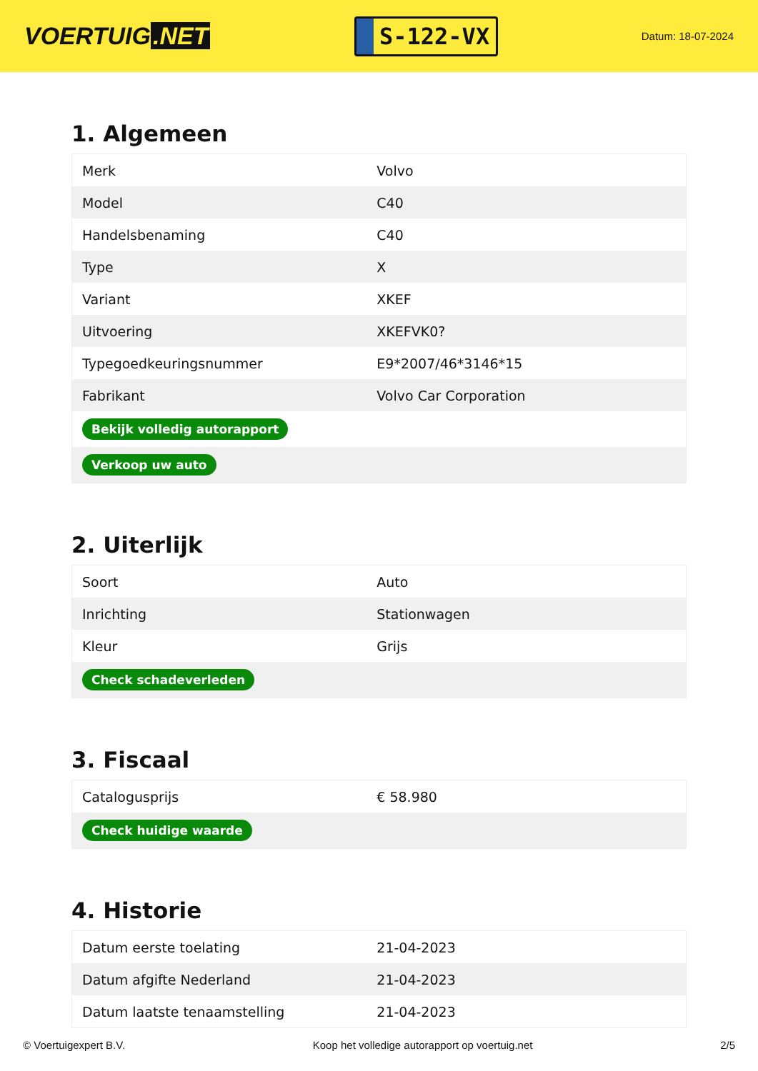VOERTUIG.NET
S-122-VX
Datum: 18-07-2024
1. Algemeen
| Merk | Volvo |
| Model | C40 |
| Handelsbenaming | C40 |
| Type | X |
| Variant | XKEF |
| Uitvoering | XKEFVK0? |
| Typegoedkeuringsnummer | E9*2007/46*3146*15 |
| Fabrikant | Volvo Car Corporation |
| Bekijk volledig autorapport | |
| Verkoop uw auto | |
2. Uiterlijk
| Soort | Auto |
| Inrichting | Stationwagen |
| Kleur | Grijs |
| Check schadeverleden | |
3. Fiscaal
| Catalogusprijs | € 58.980 |
| Check huidige waarde | |
4. Historie
| Datum eerste toelating | 21-04-2023 |
| Datum afgifte Nederland | 21-04-2023 |
| Datum laatste tenaamstelling | 21-04-2023 |
© Voertuigexpert B.V. Koop het volledige autorapport op voertuig.net 2/5